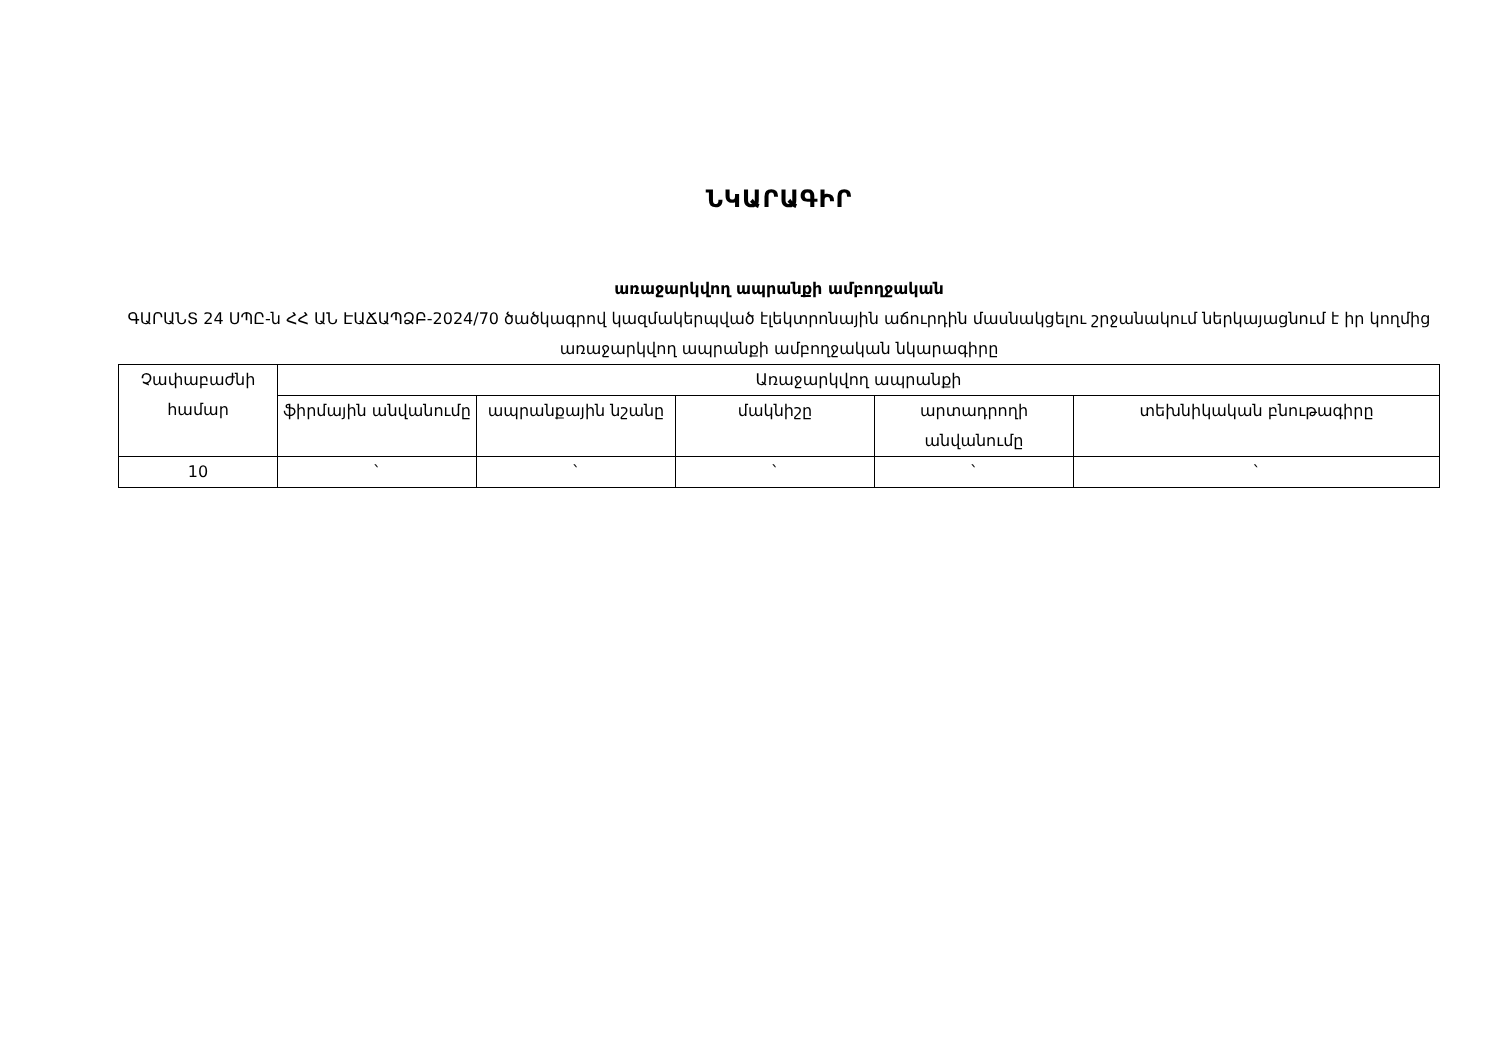ՆԿԱՐԱԳԻՐ
առաջարկվող ապրանքի ամբողջական
ԳԱՐԱՆՏ 24 ՍՊԸ-ն ՀՀ ԱՆ ԷԱՃԱՊՁԲ-2024/70 ծածկագրով կազմակերպված էլեկտրոնային աճուրդին մասնակցելու շրջանակում ներկայացնում է իր կողմից առաջարկվող ապրանքի ամբողջական նկարագիրը
| Չափաբաժնի համար | Առաջարկվող ապրանքի | | | | |
| --- | --- | --- | --- | --- | --- |
| | ֆիրմային անվանումը | ապրանքային նշանը | մակնիշը | արտադրողի անվանումը | տեխնիկական բնութագիրը |
| 10 | ` | ` | ` | ` | ` |